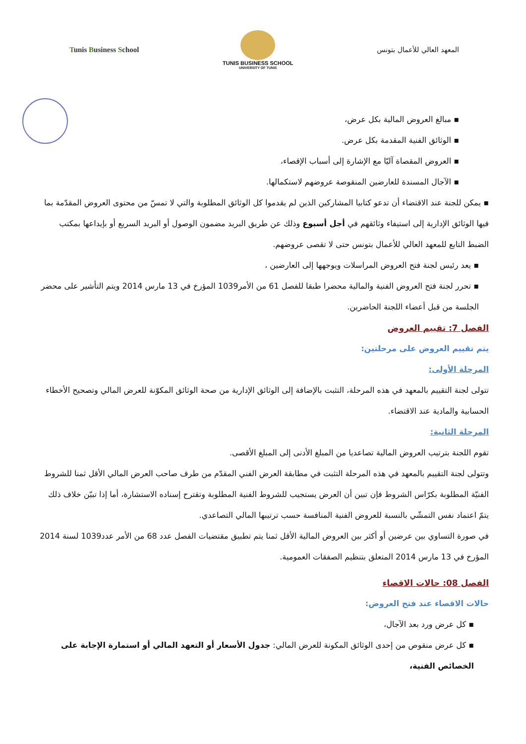Tunis Business School
TUNIS BUSINESS SCHOOL
UNIVERSITY OF TUNIS
المعهد العالي للأعمال بتونس
▪ مبالغ العروض المالية بكل عرض،
▪ الوثائق الفنية المقدمة بكل عرض.
▪ العروض المقصاة آليّا مع الإشارة إلى أسباب الإقصاء،
▪ الآجال المسندة للعارضين المنقوصة عروضهم لاستكمالها.
▪ يمكن للجنة عند الاقتضاء أن تدعو كتابيا المشاركين الذين لم يقدموا كل الوثائق المطلوبة والتي لا تمسّ من محتوى العروض المقدّمة بما فيها الوثائق الإدارية إلى استيفاء وثائقهم في أجل أسبوع وذلك عن طريق البريد مضمون الوصول أو البريد السريع أو بإيداعها بمكتب الضبط التابع للمعهد العالي للأعمال بتونس حتى لا تقصى عروضهم.
▪ يعد رئيس لجنة فتح العروض المراسلات ويوجهها إلى العارضين ،
▪ تحرر لجنة فتح العروض الفنية والمالية محضرا طبقا للفصل 61 من الأمر1039 المؤرخ في 13 مارس 2014 ويتم التأشير على محضر الجلسة من قبل أعضاء اللجنة الحاضرين.
الفصل 7: تقييم العروض
يتم تقييم العروض على مرحلتين:
المرحلة الأولى:
تتولى لجنة التقييم بالمعهد في هذه المرحلة، التثبت بالإضافة إلى الوثائق الإدارية من صحة الوثائق المكوّنة للعرض المالي وتصحيح الأخطاء الحسابية والمادية عند الاقتضاء.
المرحلة الثانية:
تقوم اللجنة بترتيب العروض المالية تصاعديا من المبلغ الأدنى إلى المبلغ الأقصى.
وتتولى لجنة التقييم بالمعهد في هذه المرحلة التثبت في مطابقة العرض الفني المقدّم من طرف صاحب العرض المالي الأقل ثمنا للشروط الفنيّة المطلوبة بكرّاس الشروط فإن تبين أن العرض يستجيب للشروط الفنية المطلوبة وتقترح إسناده الاستشارة، أما إذا تبيّن خلاف ذلك يتمّ اعتماد نفس التمشّي بالنسبة للعروض الفنية المنافسة حسب ترتيبها المالي التصاعدي.
في صورة التساوي بين عرضين أو أكثر بين العروض المالية الأقل ثمنا يتم تطبيق مقتضيات الفصل عدد 68 من الأمر عدد1039 لسنة 2014 المؤرخ في 13 مارس 2014 المتعلق بتنظيم الصفقات العمومية.
الفصل 08: حالات الاقصاء
حالات الاقصاء عند فتح العروض:
▪ كل عرض ورد بعد الآجال،
▪ كل عرض منقوص من إحدى الوثائق المكونة للعرض المالي: جدول الأسعار أو التعهد المالي أو استمارة الإجابة على الخصائص الفنية،